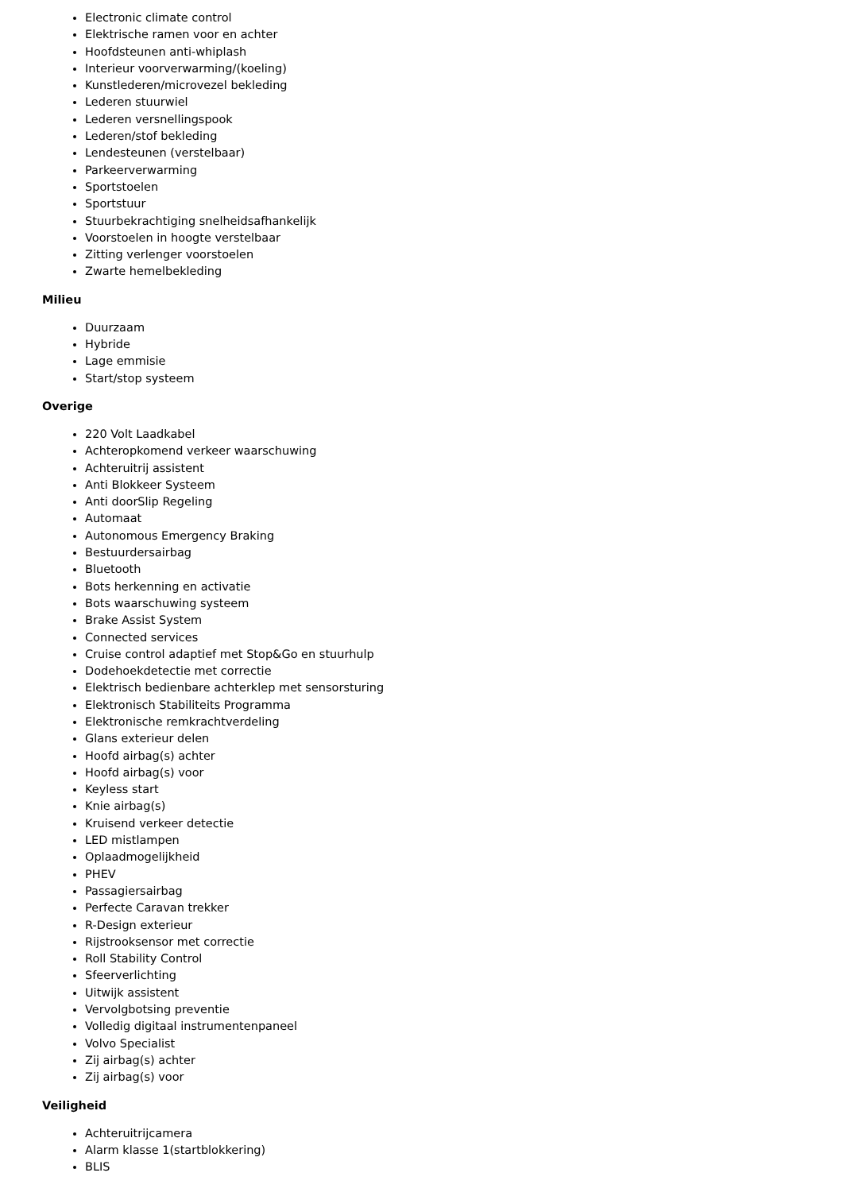Electronic climate control
Elektrische ramen voor en achter
Hoofdsteunen anti-whiplash
Interieur voorverwarming/(koeling)
Kunstlederen/microvezel bekleding
Lederen stuurwiel
Lederen versnellingspook
Lederen/stof bekleding
Lendesteunen (verstelbaar)
Parkeerverwarming
Sportstoelen
Sportstuur
Stuurbekrachtiging snelheidsafhankelijk
Voorstoelen in hoogte verstelbaar
Zitting verlenger voorstoelen
Zwarte hemelbekleding
Milieu
Duurzaam
Hybride
Lage emmisie
Start/stop systeem
Overige
220 Volt Laadkabel
Achteropkomend verkeer waarschuwing
Achteruitrij assistent
Anti Blokkeer Systeem
Anti doorSlip Regeling
Automaat
Autonomous Emergency Braking
Bestuurdersairbag
Bluetooth
Bots herkenning en activatie
Bots waarschuwing systeem
Brake Assist System
Connected services
Cruise control adaptief met Stop&Go en stuurhulp
Dodehoekdetectie met correctie
Elektrisch bedienbare achterklep met sensorsturing
Elektronisch Stabiliteits Programma
Elektronische remkrachtverdeling
Glans exterieur delen
Hoofd airbag(s) achter
Hoofd airbag(s) voor
Keyless start
Knie airbag(s)
Kruisend verkeer detectie
LED mistlampen
Oplaadmogelijkheid
PHEV
Passagiersairbag
Perfecte Caravan trekker
R-Design exterieur
Rijstrooksensor met correctie
Roll Stability Control
Sfeerverlichting
Uitwijk assistent
Vervolgbotsing preventie
Volledig digitaal instrumentenpaneel
Volvo Specialist
Zij airbag(s) achter
Zij airbag(s) voor
Veiligheid
Achteruitrijcamera
Alarm klasse 1(startblokkering)
BLIS